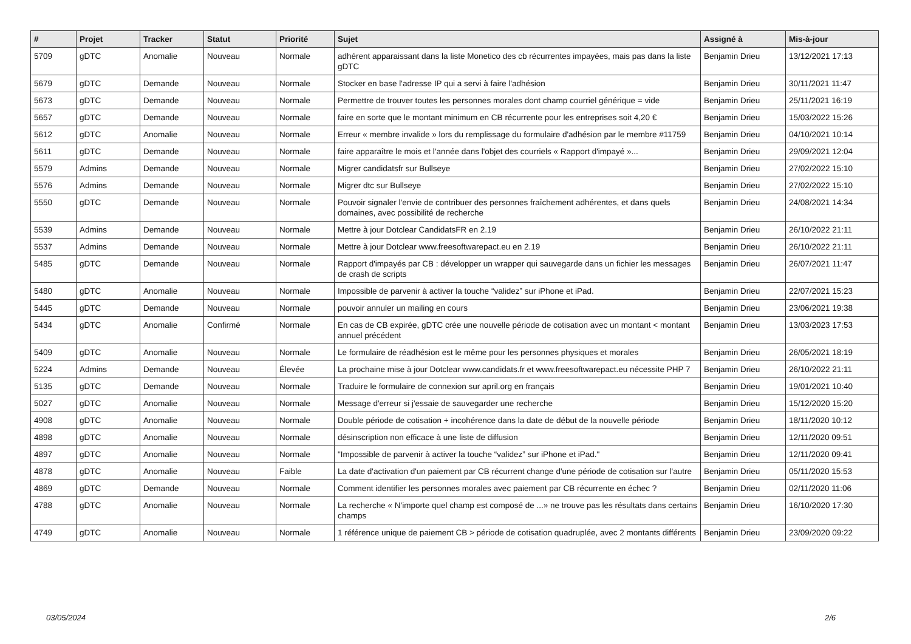| # | Projet | Tracker | Statut | Priorité | Sujet | Assigné à | Mis-à-jour |
| --- | --- | --- | --- | --- | --- | --- | --- |
| 5709 | gDTC | Anomalie | Nouveau | Normale | adhérent apparaissant dans la liste Monetico des cb récurrentes impayées, mais pas dans la liste gDTC | Benjamin Drieu | 13/12/2021 17:13 |
| 5679 | gDTC | Demande | Nouveau | Normale | Stocker en base l'adresse IP qui a servi à faire l'adhésion | Benjamin Drieu | 30/11/2021 11:47 |
| 5673 | gDTC | Demande | Nouveau | Normale | Permettre de trouver toutes les personnes morales dont champ courriel générique = vide | Benjamin Drieu | 25/11/2021 16:19 |
| 5657 | gDTC | Demande | Nouveau | Normale | faire en sorte que le montant minimum en CB récurrente pour les entreprises soit 4,20 € | Benjamin Drieu | 15/03/2022 15:26 |
| 5612 | gDTC | Anomalie | Nouveau | Normale | Erreur « membre invalide » lors du remplissage du formulaire d'adhésion par le membre #11759 | Benjamin Drieu | 04/10/2021 10:14 |
| 5611 | gDTC | Demande | Nouveau | Normale | faire apparaître le mois et l'année dans l'objet des courriels « Rapport d'impayé »... | Benjamin Drieu | 29/09/2021 12:04 |
| 5579 | Admins | Demande | Nouveau | Normale | Migrer candidatsfr sur Bullseye | Benjamin Drieu | 27/02/2022 15:10 |
| 5576 | Admins | Demande | Nouveau | Normale | Migrer dtc sur Bullseye | Benjamin Drieu | 27/02/2022 15:10 |
| 5550 | gDTC | Demande | Nouveau | Normale | Pouvoir signaler l'envie de contribuer des personnes fraîchement adhérentes, et dans quels domaines, avec possibilité de recherche | Benjamin Drieu | 24/08/2021 14:34 |
| 5539 | Admins | Demande | Nouveau | Normale | Mettre à jour Dotclear CandidatsFR en 2.19 | Benjamin Drieu | 26/10/2022 21:11 |
| 5537 | Admins | Demande | Nouveau | Normale | Mettre à jour Dotclear www.freesoftwarepact.eu en 2.19 | Benjamin Drieu | 26/10/2022 21:11 |
| 5485 | gDTC | Demande | Nouveau | Normale | Rapport d'impayés par CB : développer un wrapper qui sauvegarde dans un fichier les messages de crash de scripts | Benjamin Drieu | 26/07/2021 11:47 |
| 5480 | gDTC | Anomalie | Nouveau | Normale | Impossible de parvenir à activer la touche “validez” sur iPhone et iPad. | Benjamin Drieu | 22/07/2021 15:23 |
| 5445 | gDTC | Demande | Nouveau | Normale | pouvoir annuler un mailing en cours | Benjamin Drieu | 23/06/2021 19:38 |
| 5434 | gDTC | Anomalie | Confirmé | Normale | En cas de CB expirée, gDTC crée une nouvelle période de cotisation avec un montant < montant annuel précédent | Benjamin Drieu | 13/03/2023 17:53 |
| 5409 | gDTC | Anomalie | Nouveau | Normale | Le formulaire de réadhésion est le même pour les personnes physiques et morales | Benjamin Drieu | 26/05/2021 18:19 |
| 5224 | Admins | Demande | Nouveau | Élevée | La prochaine mise à jour Dotclear www.candidats.fr et www.freesoftwarepact.eu nécessite PHP 7 | Benjamin Drieu | 26/10/2022 21:11 |
| 5135 | gDTC | Demande | Nouveau | Normale | Traduire le formulaire de connexion sur april.org en français | Benjamin Drieu | 19/01/2021 10:40 |
| 5027 | gDTC | Anomalie | Nouveau | Normale | Message d'erreur si j'essaie de sauvegarder une recherche | Benjamin Drieu | 15/12/2020 15:20 |
| 4908 | gDTC | Anomalie | Nouveau | Normale | Double période de cotisation + incohérence dans la date de début de la nouvelle période | Benjamin Drieu | 18/11/2020 10:12 |
| 4898 | gDTC | Anomalie | Nouveau | Normale | désinscription non efficace à une liste de diffusion | Benjamin Drieu | 12/11/2020 09:51 |
| 4897 | gDTC | Anomalie | Nouveau | Normale | "Impossible de parvenir à activer la touche “validez” sur iPhone et iPad." | Benjamin Drieu | 12/11/2020 09:41 |
| 4878 | gDTC | Anomalie | Nouveau | Faible | La date d'activation d'un paiement par CB récurrent change d'une période de cotisation sur l'autre | Benjamin Drieu | 05/11/2020 15:53 |
| 4869 | gDTC | Demande | Nouveau | Normale | Comment identifier les personnes morales avec paiement par CB récurrente en échec ? | Benjamin Drieu | 02/11/2020 11:06 |
| 4788 | gDTC | Anomalie | Nouveau | Normale | La recherche « N'importe quel champ est composé de ...» ne trouve pas les résultats dans certains champs | Benjamin Drieu | 16/10/2020 17:30 |
| 4749 | gDTC | Anomalie | Nouveau | Normale | 1 référence unique de paiement CB > période de cotisation quadruplée, avec 2 montants différents | Benjamin Drieu | 23/09/2020 09:22 |
03/05/2024 2/6